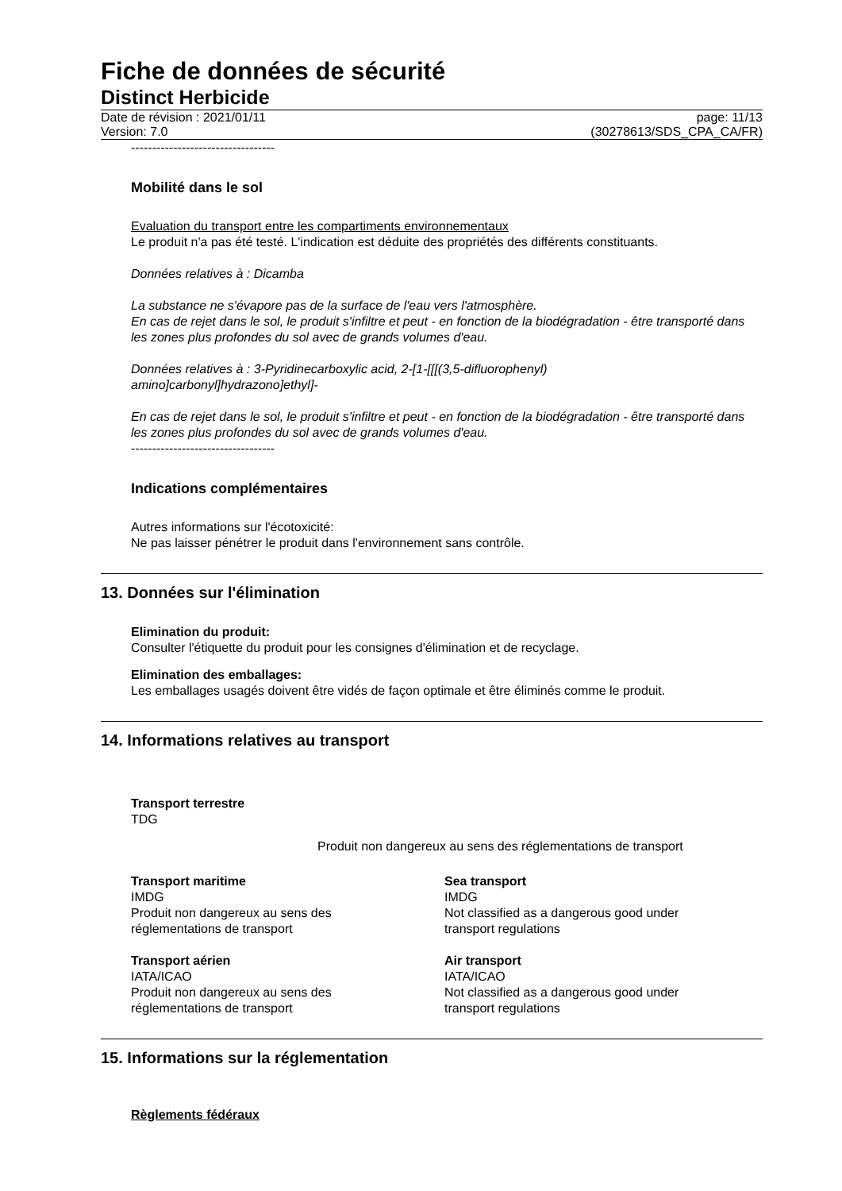Fiche de données de sécurité
Distinct Herbicide
Date de révision : 2021/01/11
Version: 7.0
page: 11/13
(30278613/SDS_CPA_CA/FR)
----------------------------------
Mobilité dans le sol
Evaluation du transport entre les compartiments environnementaux
Le produit n'a pas été testé. L'indication est déduite des propriétés des différents constituants.
Données relatives à : Dicamba
La substance ne s'évapore pas de la surface de l'eau vers l'atmosphère.
En cas de rejet dans le sol, le produit s'infiltre et peut - en fonction de la biodégradation - être transporté dans les zones plus profondes du sol avec de grands volumes d'eau.
Données relatives à : 3-Pyridinecarboxylic acid, 2-[1-[[[(3,5-difluorophenyl)
amino]carbonyl]hydrazono]ethyl]-
En cas de rejet dans le sol, le produit s'infiltre et peut - en fonction de la biodégradation - être transporté dans les zones plus profondes du sol avec de grands volumes d'eau.
----------------------------------
Indications complémentaires
Autres informations sur l'écotoxicité:
Ne pas laisser pénétrer le produit dans l'environnement sans contrôle.
13. Données sur l'élimination
Elimination du produit:
Consulter l'étiquette du produit pour les consignes d'élimination et de recyclage.
Elimination des emballages:
Les emballages usagés doivent être vidés de façon optimale et être éliminés comme le produit.
14. Informations relatives au transport
Transport terrestre
TDG
Produit non dangereux au sens des réglementations de transport
Transport maritime
IMDG
Produit non dangereux au sens des
réglementations de transport
Sea transport
IMDG
Not classified as a dangerous good under
transport regulations
Transport aérien
IATA/ICAO
Produit non dangereux au sens des
réglementations de transport
Air transport
IATA/ICAO
Not classified as a dangerous good under
transport regulations
15. Informations sur la réglementation
Règlements fédéraux